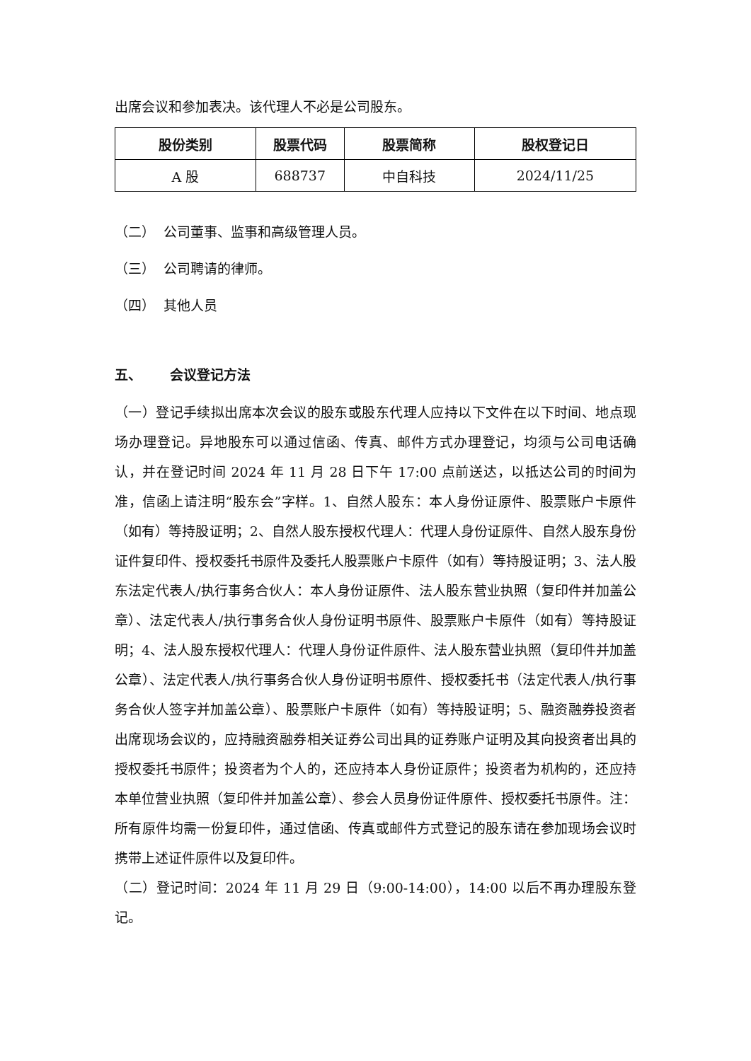出席会议和参加表决。该代理人不必是公司股东。
| 股份类别 | 股票代码 | 股票简称 | 股权登记日 |
| --- | --- | --- | --- |
| A 股 | 688737 | 中自科技 | 2024/11/25 |
（二） 公司董事、监事和高级管理人员。
（三） 公司聘请的律师。
（四） 其他人员
五、 会议登记方法
（一）登记手续拟出席本次会议的股东或股东代理人应持以下文件在以下时间、地点现场办理登记。异地股东可以通过信函、传真、邮件方式办理登记，均须与公司电话确认，并在登记时间 2024 年 11 月 28 日下午 17:00 点前送达，以抵达公司的时间为准，信函上请注明“股东会”字样。1、自然人股东：本人身份证原件、股票账户卡原件（如有）等持股证明；2、自然人股东授权代理人：代理人身份证原件、自然人股东身份证件复印件、授权委托书原件及委托人股票账户卡原件（如有）等持股证明；3、法人股东法定代表人/执行事务合伙人：本人身份证原件、法人股东营业执照（复印件并加盖公章）、法定代表人/执行事务合伙人身份证明书原件、股票账户卡原件（如有）等持股证明；4、法人股东授权代理人：代理人身份证件原件、法人股东营业执照（复印件并加盖公章）、法定代表人/执行事务合伙人身份证明书原件、授权委托书（法定代表人/执行事务合伙人签字并加盖公章）、股票账户卡原件（如有）等持股证明；5、融资融券投资者出席现场会议的，应持融资融券相关证券公司出具的证券账户证明及其向投资者出具的授权委托书原件；投资者为个人的，还应持本人身份证原件；投资者为机构的，还应持本单位营业执照（复印件并加盖公章）、参会人员身份证件原件、授权委托书原件。注：所有原件均需一份复印件，通过信函、传真或邮件方式登记的股东请在参加现场会议时携带上述证件原件以及复印件。
（二）登记时间：2024 年 11 月 29 日（9:00-14:00），14:00 以后不再办理股东登记。